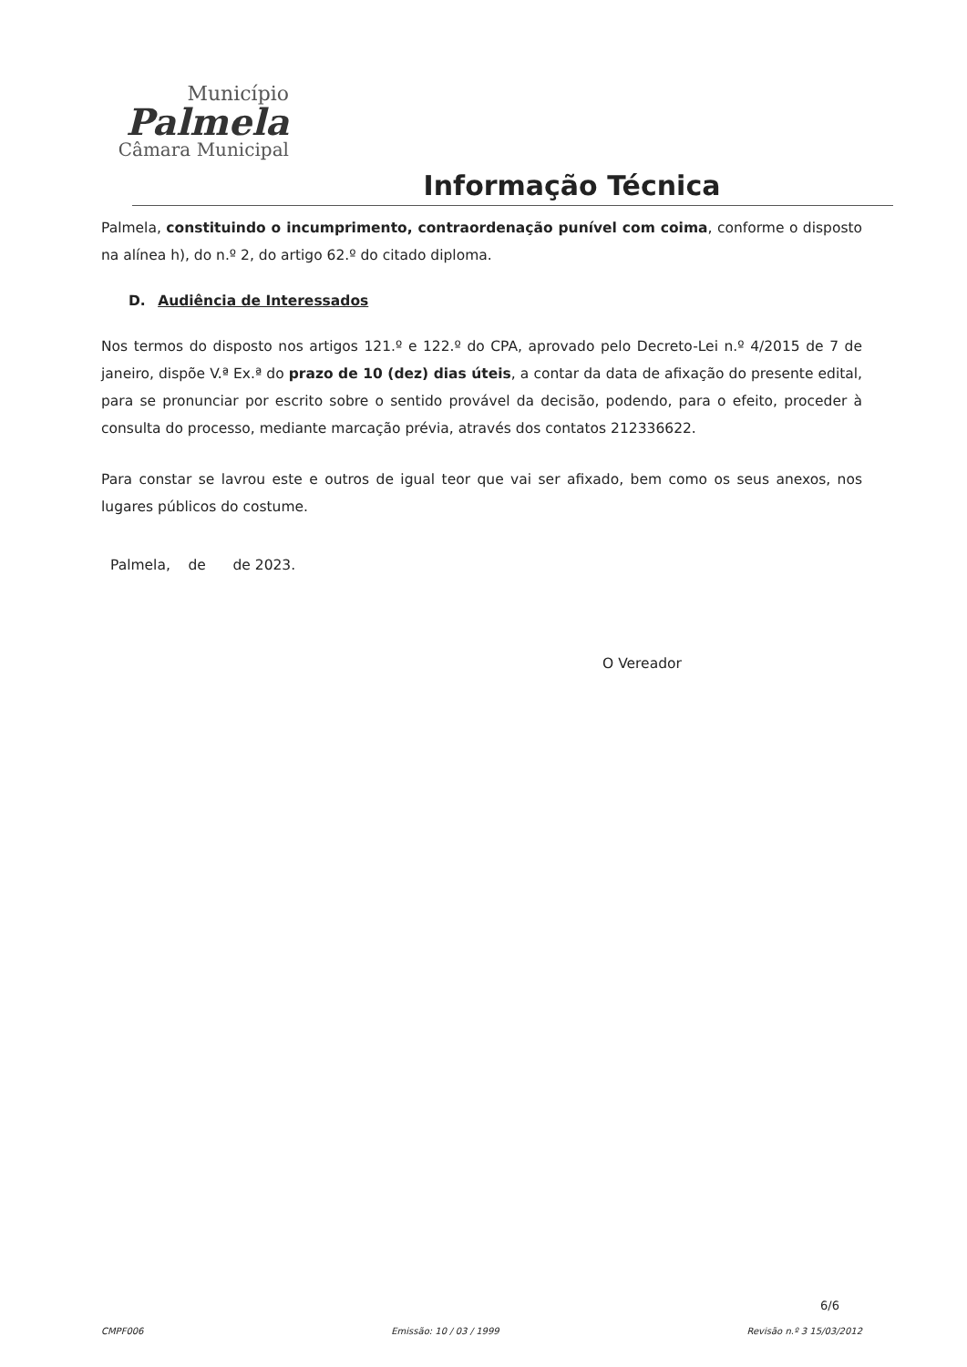Município
Palmela
Câmara Municipal
Informação Técnica
Palmela, constituindo o incumprimento, contraordenação punível com coima, conforme o disposto na alínea h), do n.º 2, do artigo 62.º do citado diploma.
D. Audiência de Interessados
Nos termos do disposto nos artigos 121.º e 122.º do CPA, aprovado pelo Decreto-Lei n.º 4/2015 de 7 de janeiro, dispõe V.ª Ex.ª do prazo de 10 (dez) dias úteis, a contar da data de afixação do presente edital, para se pronunciar por escrito sobre o sentido provável da decisão, podendo, para o efeito, proceder à consulta do processo, mediante marcação prévia, através dos contatos 212336622.
Para constar se lavrou este e outros de igual teor que vai ser afixado, bem como os seus anexos, nos lugares públicos do costume.
Palmela, de de 2023.
O Vereador
6/6
CMPF006 Emissão: 10 / 03 / 1999 Revisão n.º 3 15/03/2012